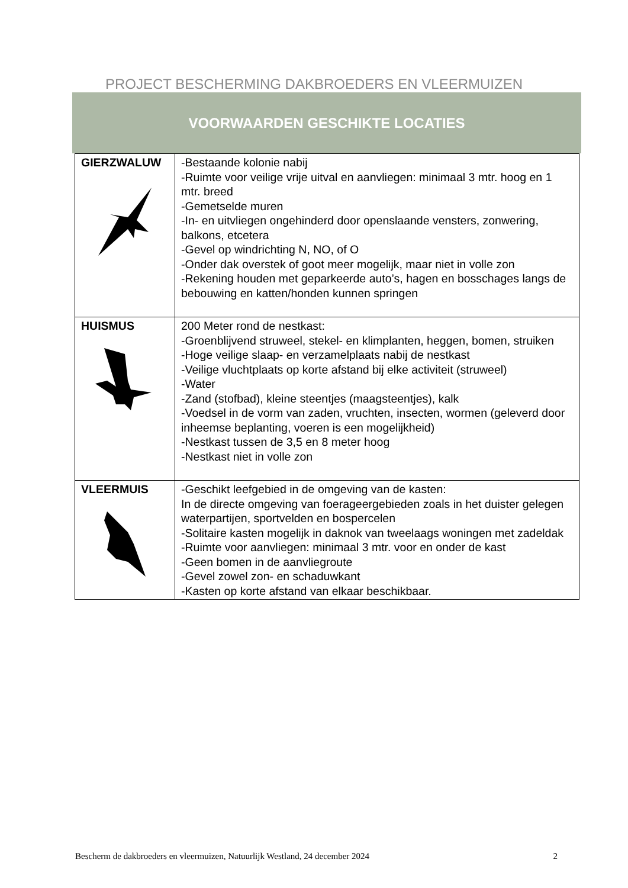PROJECT BESCHERMING DAKBROEDERS EN VLEERMUIZEN
VOORWAARDEN GESCHIKTE LOCATIES
| GIERZWALUW | -Bestaande kolonie nabij -Ruimte voor veilige vrije uitval en aanvliegen: minimaal 3 mtr. hoog en 1 mtr. breed -Gemetselde muren -In- en uitvliegen ongehinderd door openslaande vensters, zonwering, balkons, etcetera -Gevel op windrichting N, NO, of O -Onder dak overstek of goot meer mogelijk, maar niet in volle zon -Rekening houden met geparkeerde auto’s, hagen en bosschages langs de bebouwing en katten/honden kunnen springen |
| HUISMUS | 200 Meter rond de nestkast: -Groenblijvend struweel, stekel- en klimplanten, heggen, bomen, struiken -Hoge veilige slaap- en verzamelplaats nabij de nestkast -Veilige vluchtplaats op korte afstand bij elke activiteit (struweel) -Water -Zand (stofbad), kleine steentjes (maagsteentjes), kalk -Voedsel in de vorm van zaden, vruchten, insecten, wormen (geleverd door inheemse beplanting, voeren is een mogelijkheid) -Nestkast tussen de 3,5 en 8 meter hoog -Nestkast niet in volle zon |
| VLEERMUIS | -Geschikt leefgebied in de omgeving van de kasten: In de directe omgeving van foerageergebieden zoals in het duister gelegen waterpartijen, sportvelden en bospercelen -Solitaire kasten mogelijk in daknok van tweelaags woningen met zadeldak -Ruimte voor aanvliegen: minimaal 3 mtr. voor en onder de kast -Geen bomen in de aanvliegroute -Gevel zowel zon- en schaduwkant -Kasten op korte afstand van elkaar beschikbaar. |
Bescherm de dakbroeders en vleermuizen, Natuurlijk Westland, 24 december 2024 2